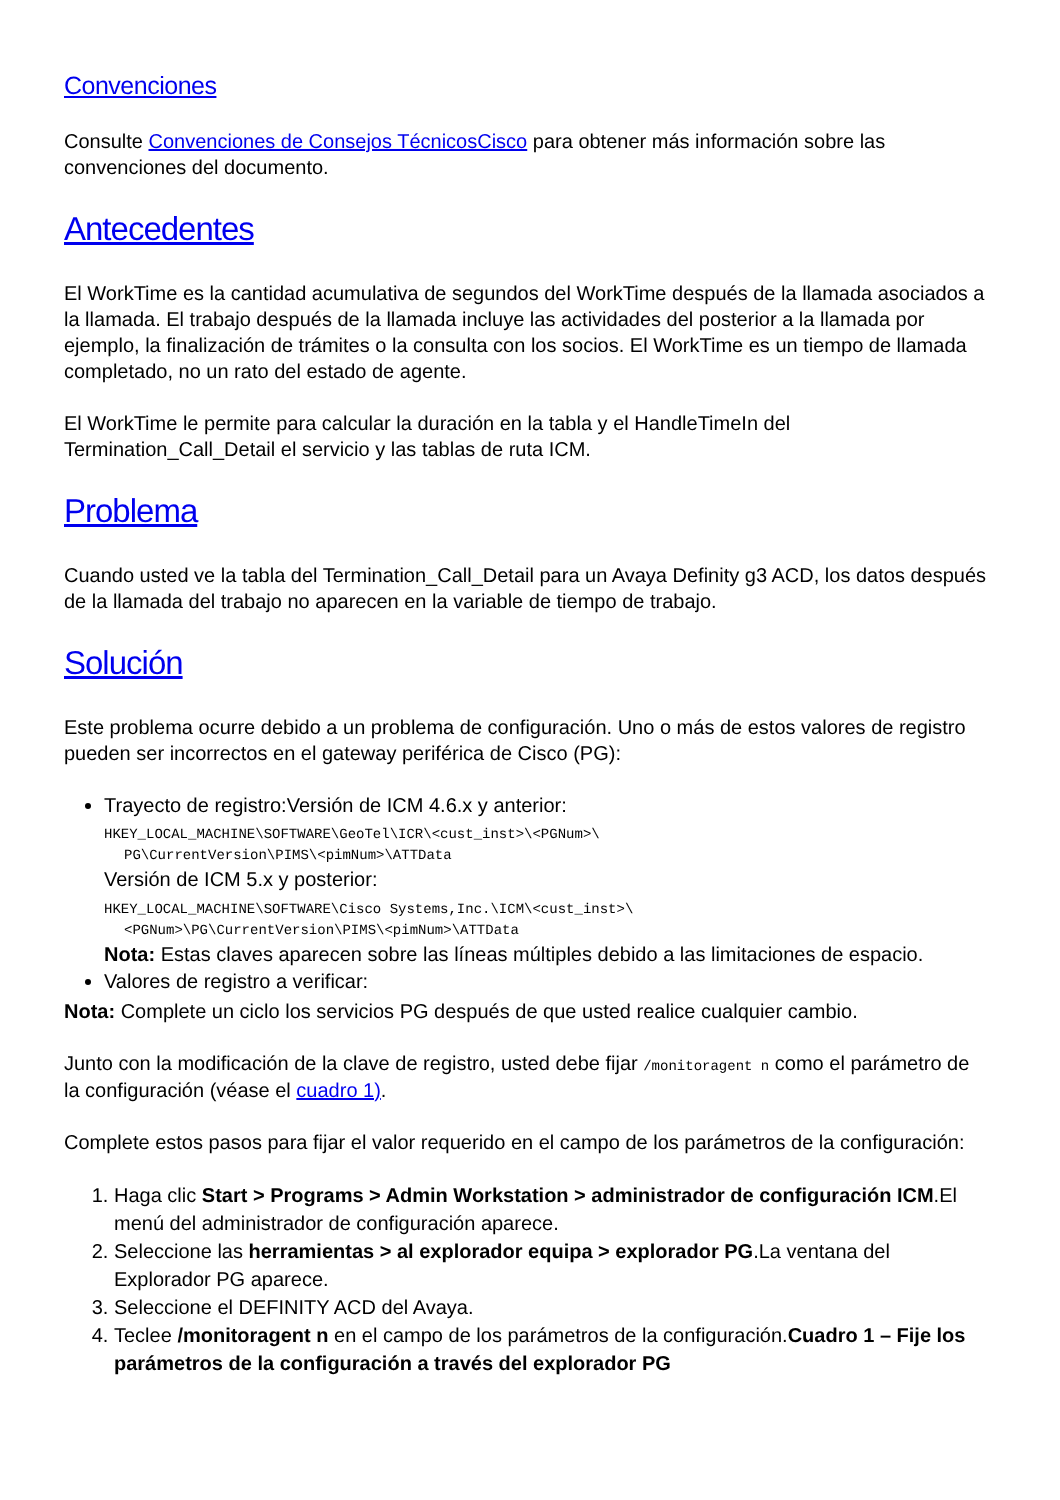Convenciones
Consulte Convenciones de Consejos TécnicosCisco para obtener más información sobre las convenciones del documento.
Antecedentes
El WorkTime es la cantidad acumulativa de segundos del WorkTime después de la llamada asociados a la llamada. El trabajo después de la llamada incluye las actividades del posterior a la llamada por ejemplo, la finalización de trámites o la consulta con los socios. El WorkTime es un tiempo de llamada completado, no un rato del estado de agente.
El WorkTime le permite para calcular la duración en la tabla y el HandleTimeIn del Termination_Call_Detail el servicio y las tablas de ruta ICM.
Problema
Cuando usted ve la tabla del Termination_Call_Detail para un Avaya Definity g3 ACD, los datos después de la llamada del trabajo no aparecen en la variable de tiempo de trabajo.
Solución
Este problema ocurre debido a un problema de configuración. Uno o más de estos valores de registro pueden ser incorrectos en el gateway periférica de Cisco (PG):
Trayecto de registro:Versión de ICM 4.6.x y anterior:
HKEY_LOCAL_MACHINE\SOFTWARE\GeoTel\ICR\<cust_inst>\<PGNum>\
PG\CurrentVersion\PIMS\<pimNum>\ATTData
Versión de ICM 5.x y posterior:
HKEY_LOCAL_MACHINE\SOFTWARE\Cisco Systems,Inc.\ICM\<cust_inst>\
<PGNum>\PG\CurrentVersion\PIMS\<pimNum>\ATTData
Nota: Estas claves aparecen sobre las líneas múltiples debido a las limitaciones de espacio.
Valores de registro a verificar:
Nota: Complete un ciclo los servicios PG después de que usted realice cualquier cambio.
Junto con la modificación de la clave de registro, usted debe fijar /monitoragent n como el parámetro de la configuración (véase el cuadro 1).
Complete estos pasos para fijar el valor requerido en el campo de los parámetros de la configuración:
1. Haga clic Start > Programs > Admin Workstation > administrador de configuración ICM.El menú del administrador de configuración aparece.
2. Seleccione las herramientas > al explorador equipa > explorador PG.La ventana del Explorador PG aparece.
3. Seleccione el DEFINITY ACD del Avaya.
4. Teclee /monitoragent n en el campo de los parámetros de la configuración.Cuadro 1 – Fije los parámetros de la configuración a través del explorador PG